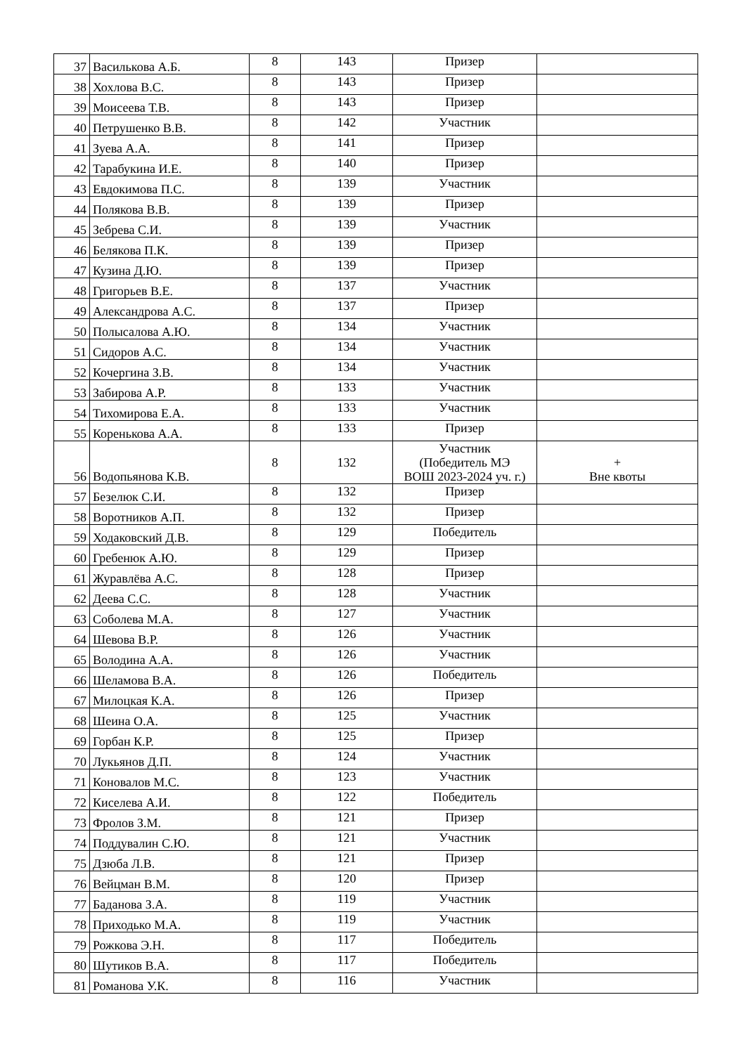| 37 | Василькова А.Б. | 8 | 143 | Призер | |
| 38 | Хохлова В.С. | 8 | 143 | Призер | |
| 39 | Моисеева Т.В. | 8 | 143 | Призер | |
| 40 | Петрушенко В.В. | 8 | 142 | Участник | |
| 41 | Зуева А.А. | 8 | 141 | Призер | |
| 42 | Тарабукина И.Е. | 8 | 140 | Призер | |
| 43 | Евдокимова П.С. | 8 | 139 | Участник | |
| 44 | Полякова В.В. | 8 | 139 | Призер | |
| 45 | Зебрева С.И. | 8 | 139 | Участник | |
| 46 | Белякова П.К. | 8 | 139 | Призер | |
| 47 | Кузина Д.Ю. | 8 | 139 | Призер | |
| 48 | Григорьев В.Е. | 8 | 137 | Участник | |
| 49 | Александрова А.С. | 8 | 137 | Призер | |
| 50 | Полысалова А.Ю. | 8 | 134 | Участник | |
| 51 | Сидоров А.С. | 8 | 134 | Участник | |
| 52 | Кочергина З.В. | 8 | 134 | Участник | |
| 53 | Забирова А.Р. | 8 | 133 | Участник | |
| 54 | Тихомирова Е.А. | 8 | 133 | Участник | |
| 55 | Коренькова А.А. | 8 | 133 | Призер | |
| 56 | Водопьянова К.В. | 8 | 132 | Участник (Победитель МЭ ВОШ 2023-2024 уч. г.) | + Вне квоты |
| 57 | Безелюк С.И. | 8 | 132 | Призер | |
| 58 | Воротников А.П. | 8 | 132 | Призер | |
| 59 | Ходаковский Д.В. | 8 | 129 | Победитель | |
| 60 | Гребенюк А.Ю. | 8 | 129 | Призер | |
| 61 | Журавлёва А.С. | 8 | 128 | Призер | |
| 62 | Деева С.С. | 8 | 128 | Участник | |
| 63 | Соболева М.А. | 8 | 127 | Участник | |
| 64 | Шевова В.Р. | 8 | 126 | Участник | |
| 65 | Володина А.А. | 8 | 126 | Участник | |
| 66 | Шеламова В.А. | 8 | 126 | Победитель | |
| 67 | Милоцкая К.А. | 8 | 126 | Призер | |
| 68 | Шеина О.А. | 8 | 125 | Участник | |
| 69 | Горбан К.Р. | 8 | 125 | Призер | |
| 70 | Лукьянов Д.П. | 8 | 124 | Участник | |
| 71 | Коновалов М.С. | 8 | 123 | Участник | |
| 72 | Киселева А.И. | 8 | 122 | Победитель | |
| 73 | Фролов З.М. | 8 | 121 | Призер | |
| 74 | Поддувалин С.Ю. | 8 | 121 | Участник | |
| 75 | Дзюба Л.В. | 8 | 121 | Призер | |
| 76 | Вейцман В.М. | 8 | 120 | Призер | |
| 77 | Баданова З.А. | 8 | 119 | Участник | |
| 78 | Приходько М.А. | 8 | 119 | Участник | |
| 79 | Рожкова Э.Н. | 8 | 117 | Победитель | |
| 80 | Шутиков В.А. | 8 | 117 | Победитель | |
| 81 | Романова У.К. | 8 | 116 | Участник | |